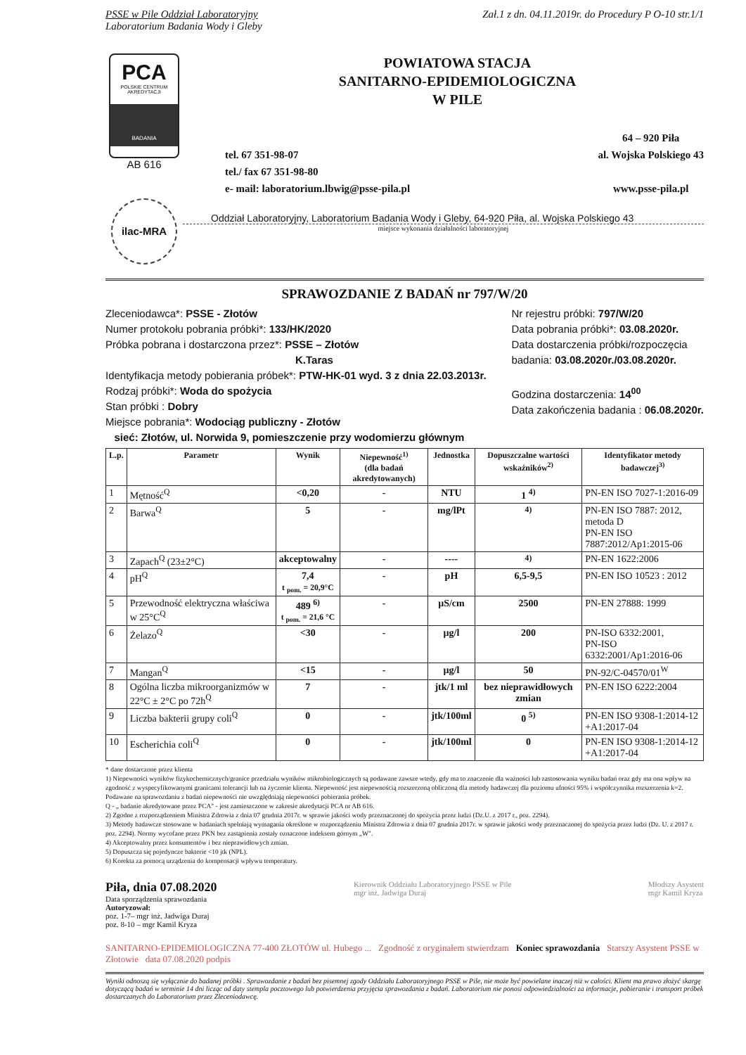PSSE w Pile Oddział Laboratoryjny Zał.1 z dn. 04.11.2019r. do Procedury P O-10 str.1/1
Laboratorium Badania Wody i Gleby
PCA
POLSKIE CENTRUM AKREDYTACJI
BADANIA
AB 616
ilac-MRA
POWIATOWA STACJA
SANITARNO-EPIDEMIOLOGICZNA
W PILE
tel. 67 351-98-07
tel./ fax 67 351-98-80
e- mail: laboratorium.lbwig@psse-pila.pl
64 – 920 Piła
al. Wojska Polskiego 43
www.psse-pila.pl
Oddział Laboratoryjny, Laboratorium Badania Wody i Gleby, 64-920 Piła, al. Wojska Polskiego 43
miejsce wykonania działalności laboratoryjnej
SPRAWOZDANIE Z BADAŃ nr 797/W/20
Zleceniodawca*: PSSE - Złotów
Numer protokołu pobrania próbki*: 133/HK/2020
Próbka pobrana i dostarczona przez*: PSSE – Złotów
K.Taras
Identyfikacja metody pobierania próbek*: PTW-HK-01 wyd. 3 z dnia 22.03.2013r.
Rodzaj próbki*: Woda do spożycia
Stan próbki : Dobry
Miejsce pobrania*: Wodociąg publiczny - Złotów
sieć: Złotów, ul. Norwida 9, pomieszczenie przy wodomierzu głównym
Nr rejestru próbki: 797/W/20
Data pobrania próbki*: 03.08.2020r.
Data dostarczenia próbki/rozpoczęcia
badania: 03.08.2020r./03.08.2020r.
Godzina dostarczenia: 14<sup>00</sup>
Data zakończenia badania : 06.08.2020r.
| L.p. | Parametr | Wynik | Niepewność<sup>1)</sup> (dla badań akredytowanych) | Jednostka | Dopuszczalne wartości wskaźników<sup>2)</sup> | Identyfikator metody badawczej<sup>3)</sup> |
| --- | --- | --- | --- | --- | --- | --- |
| 1 | Mętność<sup>Q</sup> | <0,20 | - | NTU | 1 <sup>4)</sup> | PN-EN ISO 7027-1:2016-09 |
| 2 | Barwa<sup>Q</sup> | 5 | - | mg/lPt | <sup>4)</sup> | PN-EN ISO 7887: 2012, metoda D PN-EN ISO 7887:2012/Ap1:2015-06 |
| 3 | Zapach<sup>Q</sup> (23±2°C) | akceptowalny | - | ---- | <sup>4)</sup> | PN-EN 1622:2006 |
| 4 | pH<sup>Q</sup> | 7,4 t <sub>pom.</sub> = 20,9°C | - | pH | 6,5-9,5 | PN-EN ISO 10523 : 2012 |
| 5 | Przewodność elektryczna właściwa w 25°C<sup>Q</sup> | 489 <sup>6)</sup> t <sub>pom.</sub> = 21,6 °C | - | µS/cm | 2500 | PN-EN 27888: 1999 |
| 6 | Żelazo<sup>Q</sup> | <30 | - | µg/l | 200 | PN-ISO 6332:2001, PN-ISO 6332:2001/Ap1:2016-06 |
| 7 | Mangan<sup>Q</sup> | <15 | - | µg/l | 50 | PN-92/C-04570/01<sup>W</sup> |
| 8 | Ogólna liczba mikroorganizmów w 22°C ± 2°C po 72h<sup>Q</sup> | 7 | - | jtk/1 ml | bez nieprawidłowych zmian | PN-EN ISO 6222:2004 |
| 9 | Liczba bakterii grupy coli<sup>Q</sup> | 0 | - | jtk/100ml | 0 <sup>5)</sup> | PN-EN ISO 9308-1:2014-12 +A1:2017-04 |
| 10 | Escherichia coli<sup>Q</sup> | 0 | - | jtk/100ml | 0 | PN-EN ISO 9308-1:2014-12 +A1:2017-04 |
* dane dostarczone przez klienta
1) Niepewności wyników fizykochemicznych/granice przedziału wyników mikrobiologicznych są podawane zawsze wtedy, gdy ma to znaczenie dla ważności lub zastosowania wyniku badań oraz gdy ma ona wpływ na zgodność z wyspecyfikowanymi granicami tolerancji lub na życzenie klienta. Niepewność jest niepewnością rozszerzoną obliczoną dla metody badawczej dla poziomu ufności 95% i współczynnika rozszerzenia k=2.
Podawane na sprawozdaniu z badań niepewności nie uwzględniają niepewności pobierania próbek.
Q - „ badanie akredytowane przez PCA" - jest zamieszczone w zakresie akredytacji PCA nr AB 616.
2) Zgodne z rozporządzeniem Ministra Zdrowia z dnia 07 grudnia 2017r. w sprawie jakości wody przeznaczonej do spożycia przez ludzi (Dz.U. z 2017 r., poz. 2294).
3) Metody badawcze stosowane w badaniach spełniają wymagania określone w rozporządzeniu Ministra Zdrowia z dnia 07 grudnia 2017r. w sprawie jakości wody przeznaczonej do spożycia przez ludzi (Dz. U. z 2017 r. poz. 2294). Normy wycofane przez PKN bez zastąpienia zostały oznaczone indeksem górnym „W".
4) Akceptowalny przez konsumentów i bez nieprawidłowych zmian.
5) Dopuszcza się pojedyncze bakterie <10 jtk (NPL).
6) Korekta za pomocą urządzenia do kompensacji wpływu temperatury.
Piła, dnia 07.08.2020
Data sporządzenia sprawozdania
Autoryzował:
poz. 1-7– mgr inż. Jadwiga Duraj
poz. 8-10 – mgr Kamil Kryza
Kierownik Oddziału Laboratoryjnego PSSE w Pile
mgr inż. Jadwiga Duraj
Młodszy Asystent
mgr Kamil Kryza
SANITARNO-EPIDEMIOLOGICZNA 77-400 ZŁOTÓW ul. Hubego ... Zgodność z oryginałem stwierdzam Koniec sprawozdania Starszy Asystent PSSE w Złotowie data 07.08.2020 podpis
Wyniki odnoszą się wyłącznie do badanej próbki . Sprawozdanie z badań bez pisemnej zgody Oddziału Laboratoryjnego PSSE w Pile, nie może być powielane inaczej niż w całości. Klient ma prawo złożyć skargę dotyczącą badań w terminie 14 dni licząc od daty stempla pocztowego lub potwierdzenia przyjęcia sprawozdania z badań. Laboratorium nie ponosi odpowiedzialności za informacje, pobieranie i transport próbek dostarczanych do Laboratorium przez Zleceniodawcę.